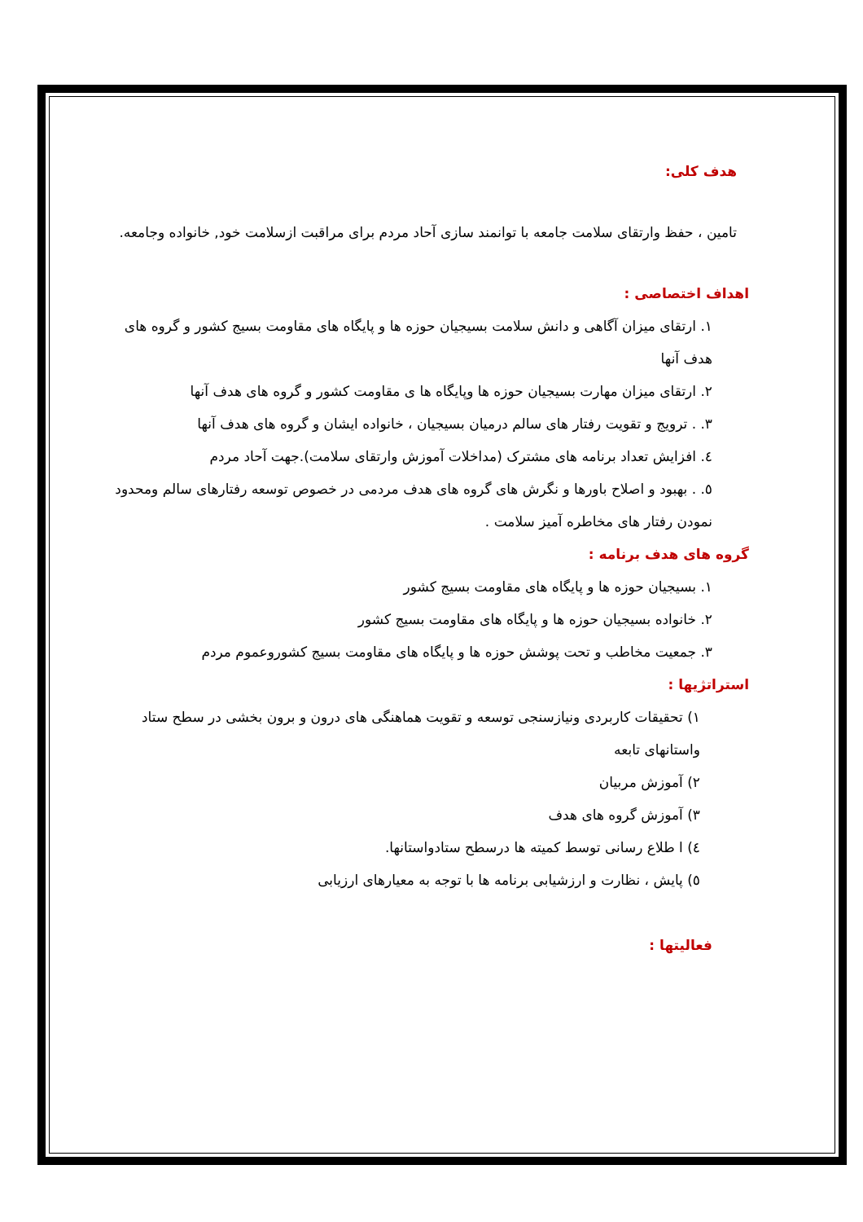هدف کلی:
تامین ، حفظ وارتقای سلامت جامعه با توانمند سازی آحاد مردم برای مراقبت ازسلامت خود, خانواده وجامعه.
اهداف اختصاصی :
١. ارتقای میزان آگاهی و دانش سلامت بسیجیان حوزه ها و پایگاه های مقاومت بسیج کشور و گروه های هدف آنها
٢. ارتقای میزان مهارت بسیجیان حوزه ها وپایگاه ها ی مقاومت کشور و گروه های هدف آنها
٣. . ترویج و تقویت رفتار های سالم درمیان بسیجیان ، خانواده ایشان و گروه های هدف آنها
٤. افزایش تعداد برنامه های مشترک (مداخلات آموزش وارتقای سلامت).جهت آحاد مردم
٥. . بهبود و اصلاح باورها و نگرش های گروه های هدف مردمی در خصوص توسعه رفتارهای سالم ومحدود نمودن رفتار های مخاطره آمیز سلامت .
گروه های هدف برنامه :
١. بسیجیان حوزه ها و پایگاه های مقاومت بسیج کشور
٢. خانواده بسیجیان حوزه ها و پایگاه های مقاومت بسیج کشور
٣. جمعیت مخاطب و تحت پوشش حوزه ها و پایگاه های مقاومت بسیج کشوروعموم مردم
استراتژیها :
١) تحقیقات کاربردی ونیازسنجی توسعه و تقویت هماهنگی های درون و برون بخشی در سطح ستاد واستانهای تابعه
٢) آموزش مربیان
٣) آموزش گروه های هدف
٤) ا طلاع رسانی توسط کمیته ها درسطح ستادواستانها.
٥) پایش ، نظارت و ارزشیابی برنامه ها با توجه به معیارهای ارزیابی
فعالیتها :